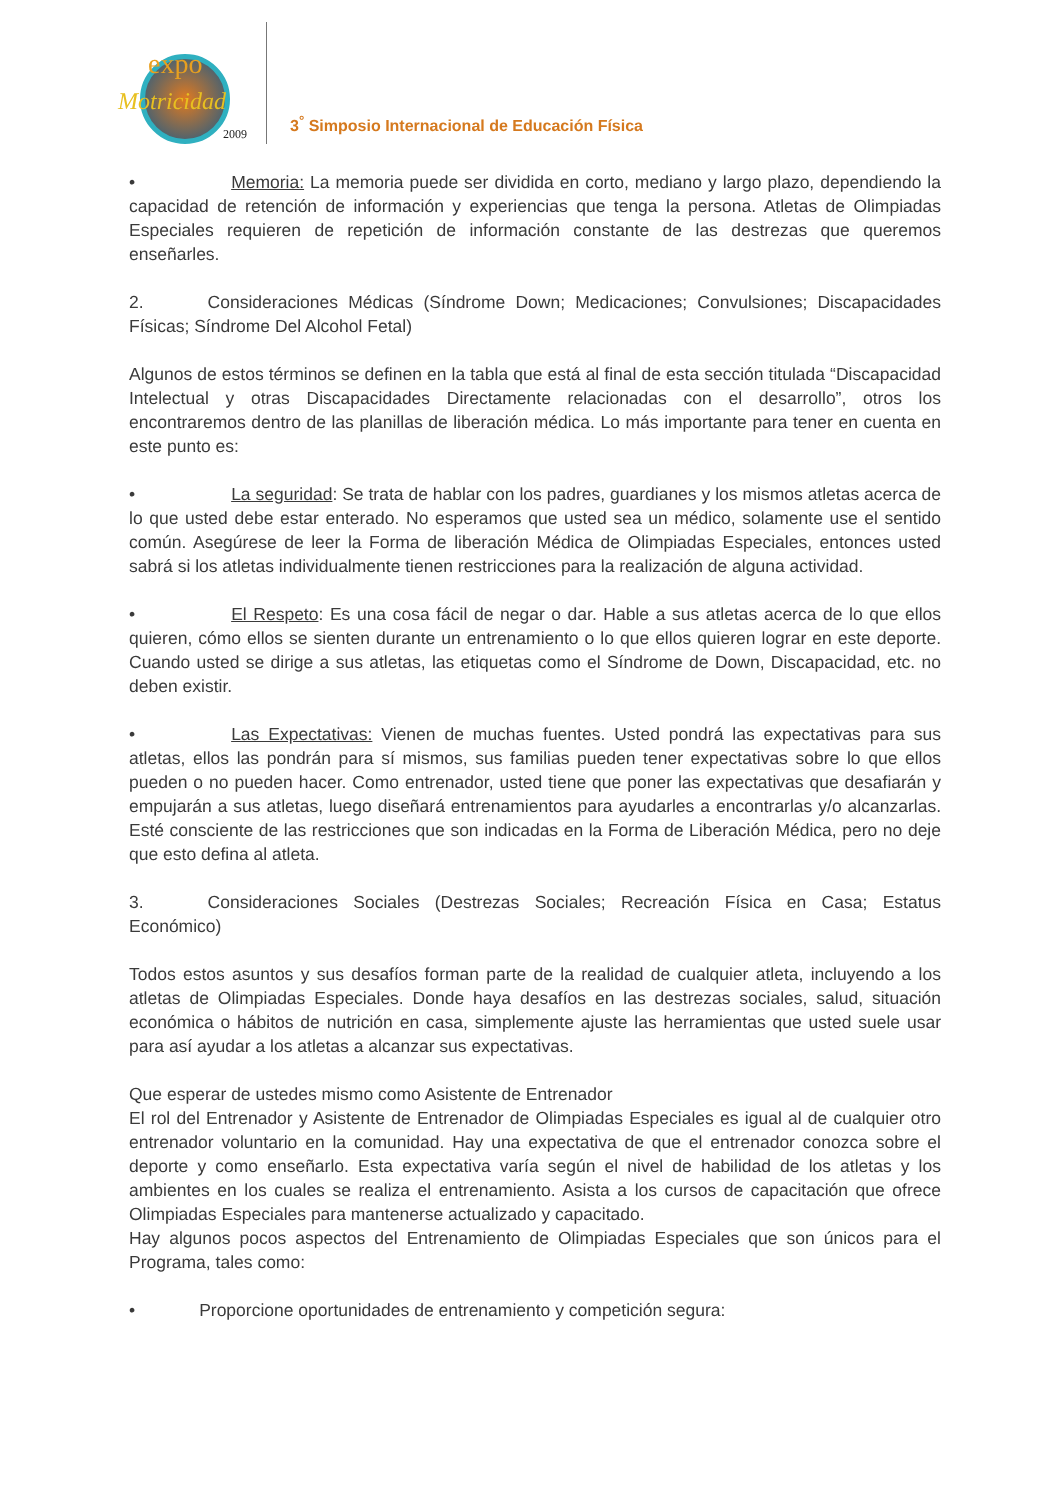expo
Motricidad
2009
3<sup>°</sup> Simposio Internacional de Educación Física
• Memoria: La memoria puede ser dividida en corto, mediano y largo plazo, dependiendo la capacidad de retención de información y experiencias que tenga la persona. Atletas de Olimpiadas Especiales requieren de repetición de información constante de las destrezas que queremos enseñarles.
2. Consideraciones Médicas (Síndrome Down; Medicaciones; Convulsiones; Discapacidades Físicas; Síndrome Del Alcohol Fetal)
Algunos de estos términos se definen en la tabla que está al final de esta sección titulada “Discapacidad Intelectual y otras Discapacidades Directamente relacionadas con el desarrollo”, otros los encontraremos dentro de las planillas de liberación médica. Lo más importante para tener en cuenta en este punto es:
• La seguridad: Se trata de hablar con los padres, guardianes y los mismos atletas acerca de lo que usted debe estar enterado. No esperamos que usted sea un médico, solamente use el sentido común. Asegúrese de leer la Forma de liberación Médica de Olimpiadas Especiales, entonces usted sabrá si los atletas individualmente tienen restricciones para la realización de alguna actividad.
• El Respeto: Es una cosa fácil de negar o dar. Hable a sus atletas acerca de lo que ellos quieren, cómo ellos se sienten durante un entrenamiento o lo que ellos quieren lograr en este deporte. Cuando usted se dirige a sus atletas, las etiquetas como el Síndrome de Down, Discapacidad, etc. no deben existir.
• Las Expectativas: Vienen de muchas fuentes. Usted pondrá las expectativas para sus atletas, ellos las pondrán para sí mismos, sus familias pueden tener expectativas sobre lo que ellos pueden o no pueden hacer. Como entrenador, usted tiene que poner las expectativas que desafiarán y empujarán a sus atletas, luego diseñará entrenamientos para ayudarles a encontrarlas y/o alcanzarlas. Esté consciente de las restricciones que son indicadas en la Forma de Liberación Médica, pero no deje que esto defina al atleta.
3. Consideraciones Sociales (Destrezas Sociales; Recreación Física en Casa; Estatus Económico)
Todos estos asuntos y sus desafíos forman parte de la realidad de cualquier atleta, incluyendo a los atletas de Olimpiadas Especiales. Donde haya desafíos en las destrezas sociales, salud, situación económica o hábitos de nutrición en casa, simplemente ajuste las herramientas que usted suele usar para así ayudar a los atletas a alcanzar sus expectativas.
Que esperar de ustedes mismo como Asistente de Entrenador
El rol del Entrenador y Asistente de Entrenador de Olimpiadas Especiales es igual al de cualquier otro entrenador voluntario en la comunidad. Hay una expectativa de que el entrenador conozca sobre el deporte y como enseñarlo. Esta expectativa varía según el nivel de habilidad de los atletas y los ambientes en los cuales se realiza el entrenamiento. Asista a los cursos de capacitación que ofrece Olimpiadas Especiales para mantenerse actualizado y capacitado.
Hay algunos pocos aspectos del Entrenamiento de Olimpiadas Especiales que son únicos para el Programa, tales como:
• Proporcione oportunidades de entrenamiento y competición segura: